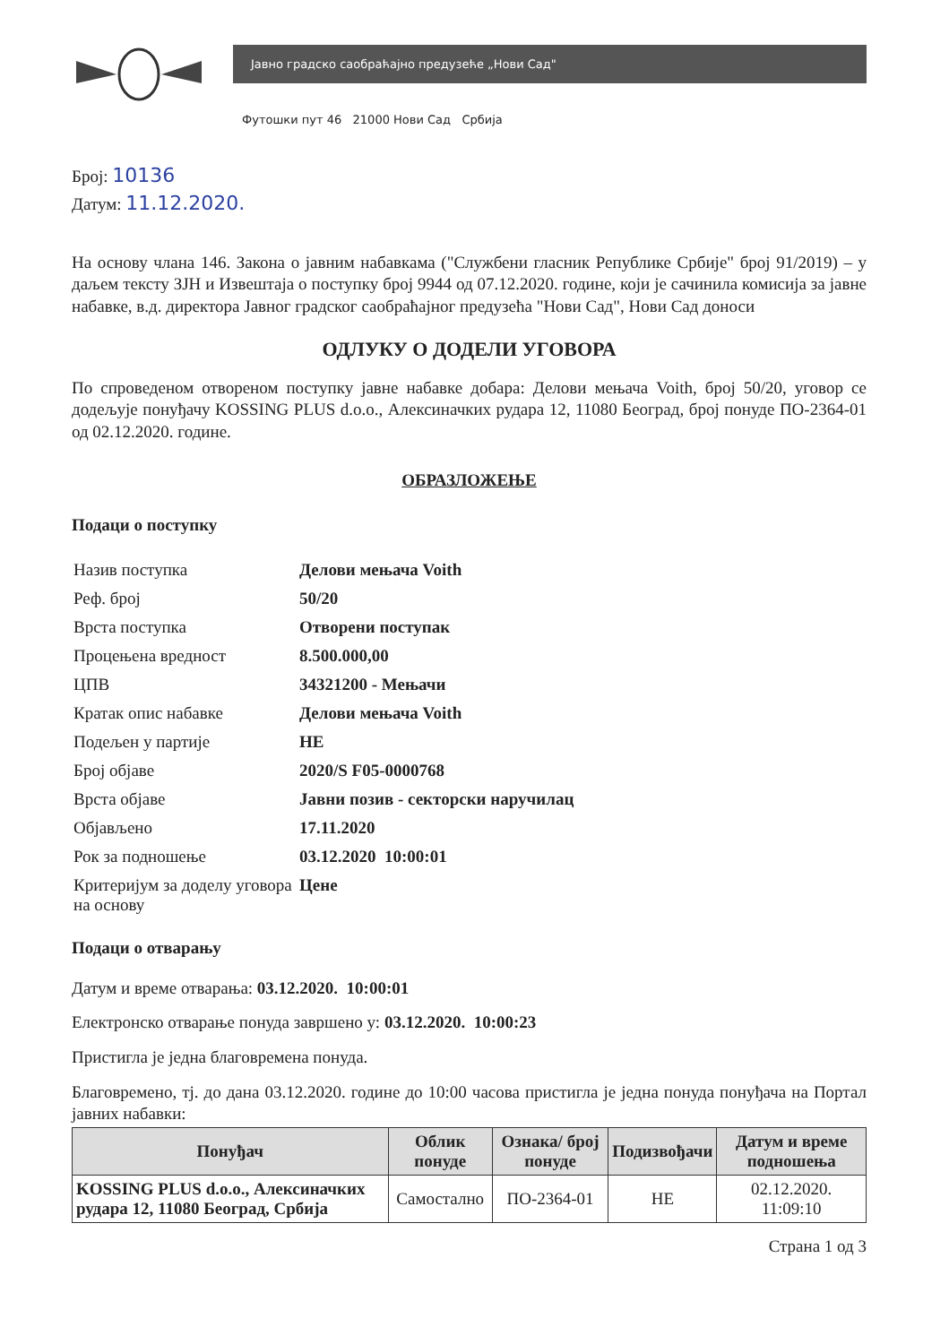Јавно градско саобраћајно предузеће „Нови Сад"
Футошки пут 46 21000 Нови Сад Србија
Број: 10136
Датум: 11.12.2020.
На основу члана 146. Закона о јавним набавкама ("Службени гласник Републике Србије" број 91/2019) – у даљем тексту ЗЈН и Извештаја о поступку број 9944 од 07.12.2020. године, који је сачинила комисија за јавне набавке, в.д. директора Јавног градског саобраћајног предузећа "Нови Сад", Нови Сад доноси
ОДЛУКУ О ДОДЕЛИ УГОВОРА
По спроведеном отвореном поступку јавне набавке добара: Делови мењача Voith, број 50/20, уговор се додељује понуђачу KOSSING PLUS d.o.o., Алексиначких рудара 12, 11080 Београд, број понуде ПО-2364-01 од 02.12.2020. године.
ОБРАЗЛОЖЕЊЕ
Подаци о поступку
| Назив поступка | Делови мењача Voith |
| Реф. број | 50/20 |
| Врста поступка | Отворени поступак |
| Процењена вредност | 8.500.000,00 |
| ЦПВ | 34321200 - Мењачи |
| Кратак опис набавке | Делови мењача Voith |
| Подељен у партије | НЕ |
| Број објаве | 2020/S F05-0000768 |
| Врста објаве | Јавни позив - секторски наручилац |
| Објављено | 17.11.2020 |
| Рок за подношење | 03.12.2020 10:00:01 |
| Критеријум за доделу уговора на основу | Цене |
Подаци о отварању
Датум и време отварања: 03.12.2020. 10:00:01
Електронско отварање понуда завршено у: 03.12.2020. 10:00:23
Пристигла је једна благовремена понуда.
Благовремено, тј. до дана 03.12.2020. године до 10:00 часова пристигла је једна понуда понуђача на Портал јавних набавки:
| Понуђач | Облик понуде | Ознака/ број понуде | Подизвођачи | Датум и време подношења |
| --- | --- | --- | --- | --- |
| KOSSING PLUS d.o.o., Алексиначких рудара 12, 11080 Београд, Србија | Самостално | ПО-2364-01 | НЕ | 02.12.2020. 11:09:10 |
Страна 1 од 3